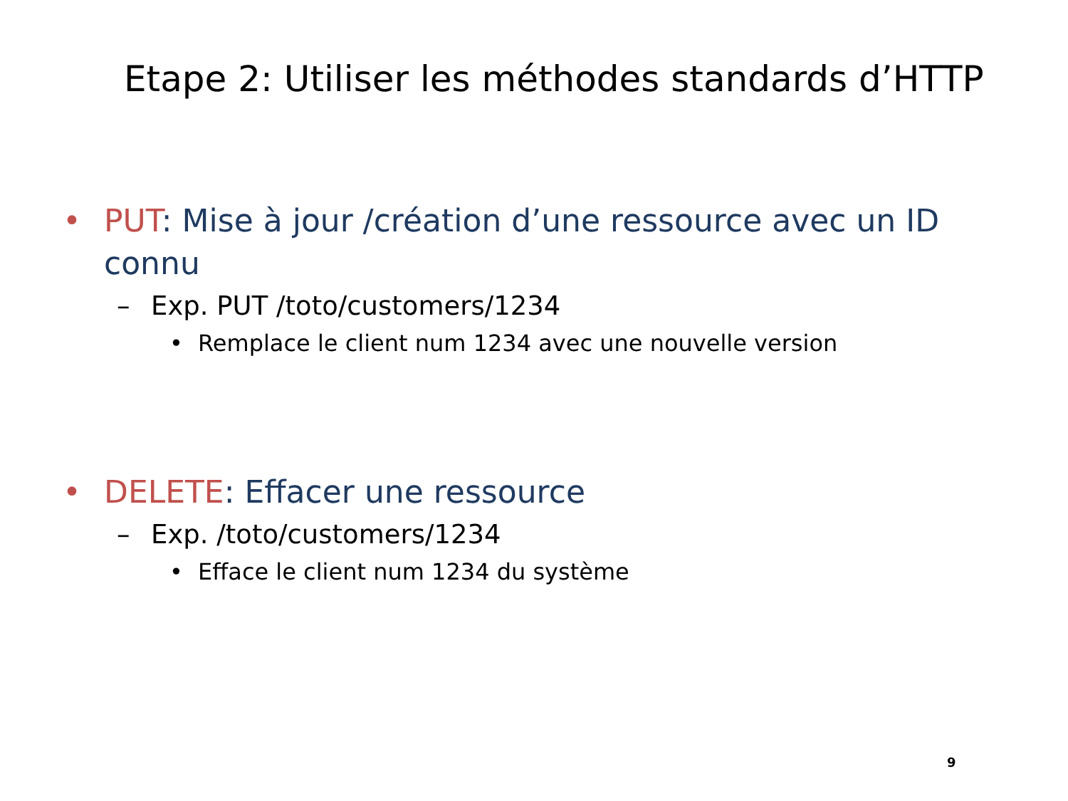Etape 2: Utiliser les méthodes standards d’HTTP
• PUT: Mise à jour /création d’une ressource avec un ID connu
– Exp. PUT /toto/customers/1234
• Remplace le client num 1234 avec une nouvelle version
• DELETE: Effacer une ressource
– Exp. /toto/customers/1234
• Efface le client num 1234 du système
9